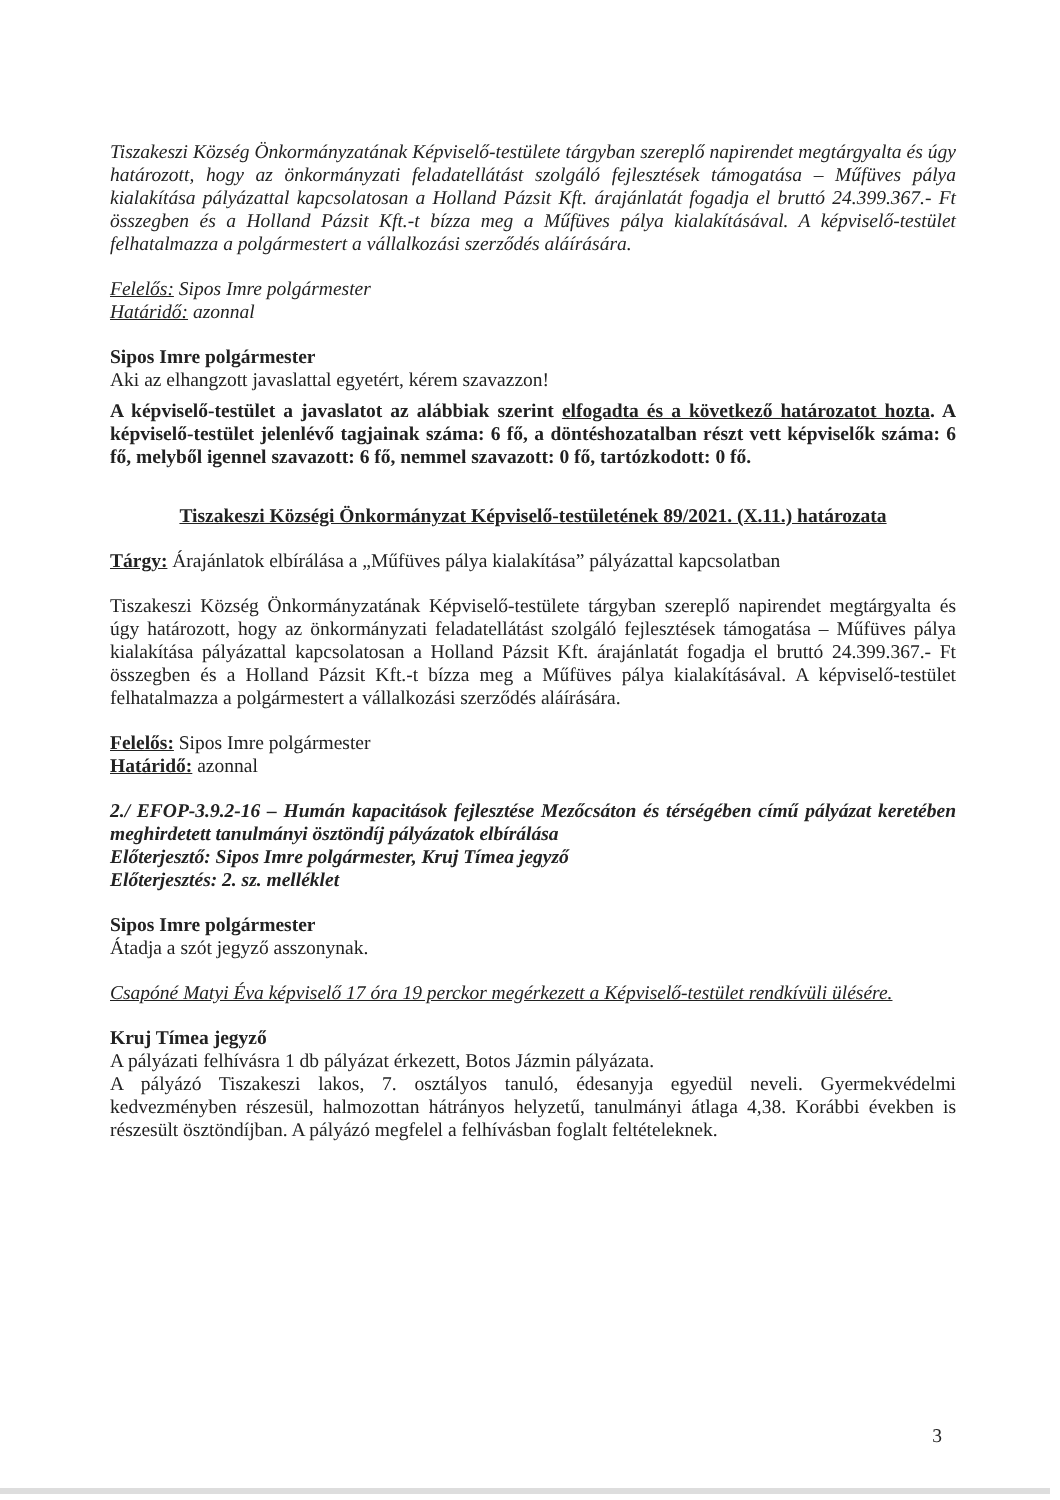Tiszakeszi Község Önkormányzatának Képviselő-testülete tárgyban szereplő napirendet megtárgyalta és úgy határozott, hogy az önkormányzati feladatellátást szolgáló fejlesztések támogatása – Műfüves pálya kialakítása pályázattal kapcsolatosan a Holland Pázsit Kft. árajánlatát fogadja el bruttó 24.399.367.- Ft összegben és a Holland Pázsit Kft.-t bízza meg a Műfüves pálya kialakításával. A képviselő-testület felhatalmazza a polgármestert a vállalkozási szerződés aláírására.
Felelős: Sipos Imre polgármester
Határidő: azonnal
Sipos Imre polgármester
Aki az elhangzott javaslattal egyetért, kérem szavazzon!
A képviselő-testület a javaslatot az alábbiak szerint elfogadta és a következő határozatot hozta. A képviselő-testület jelenlévő tagjainak száma: 6 fő, a döntéshozatalban részt vett képviselők száma: 6 fő, melyből igennel szavazott: 6 fő, nemmel szavazott: 0 fő, tartózkodott: 0 fő.
Tiszakeszi Községi Önkormányzat Képviselő-testületének 89/2021. (X.11.) határozata
Tárgy: Árajánlatok elbírálása a „Műfüves pálya kialakítása” pályázattal kapcsolatban
Tiszakeszi Község Önkormányzatának Képviselő-testülete tárgyban szereplő napirendet megtárgyalta és úgy határozott, hogy az önkormányzati feladatellátást szolgáló fejlesztések támogatása – Műfüves pálya kialakítása pályázattal kapcsolatosan a Holland Pázsit Kft. árajánlatát fogadja el bruttó 24.399.367.- Ft összegben és a Holland Pázsit Kft.-t bízza meg a Műfüves pálya kialakításával. A képviselő-testület felhatalmazza a polgármestert a vállalkozási szerződés aláírására.
Felelős: Sipos Imre polgármester
Határidő: azonnal
2./ EFOP-3.9.2-16 – Humán kapacitások fejlesztése Mezőcsáton és térségében című pályázat keretében meghirdetett tanulmányi ösztöndíj pályázatok elbírálása
Előterjesztő: Sipos Imre polgármester, Kruj Tímea jegyző
Előterjesztés: 2. sz. melléklet
Sipos Imre polgármester
Átadja a szót jegyző asszonynak.
Csapóné Matyi Éva képviselő 17 óra 19 perckor megérkezett a Képviselő-testület rendkívüli ülésére.
Kruj Tímea jegyző
A pályázati felhívásra 1 db pályázat érkezett, Botos Jázmin pályázata.
A pályázó Tiszakeszi lakos, 7. osztályos tanuló, édesanyja egyedül neveli. Gyermekvédelmi kedvezményben részesül, halmozottan hátrányos helyzetű, tanulmányi átlaga 4,38. Korábbi években is részesült ösztöndíjban. A pályázó megfelel a felhívásban foglalt feltételeknek.
3